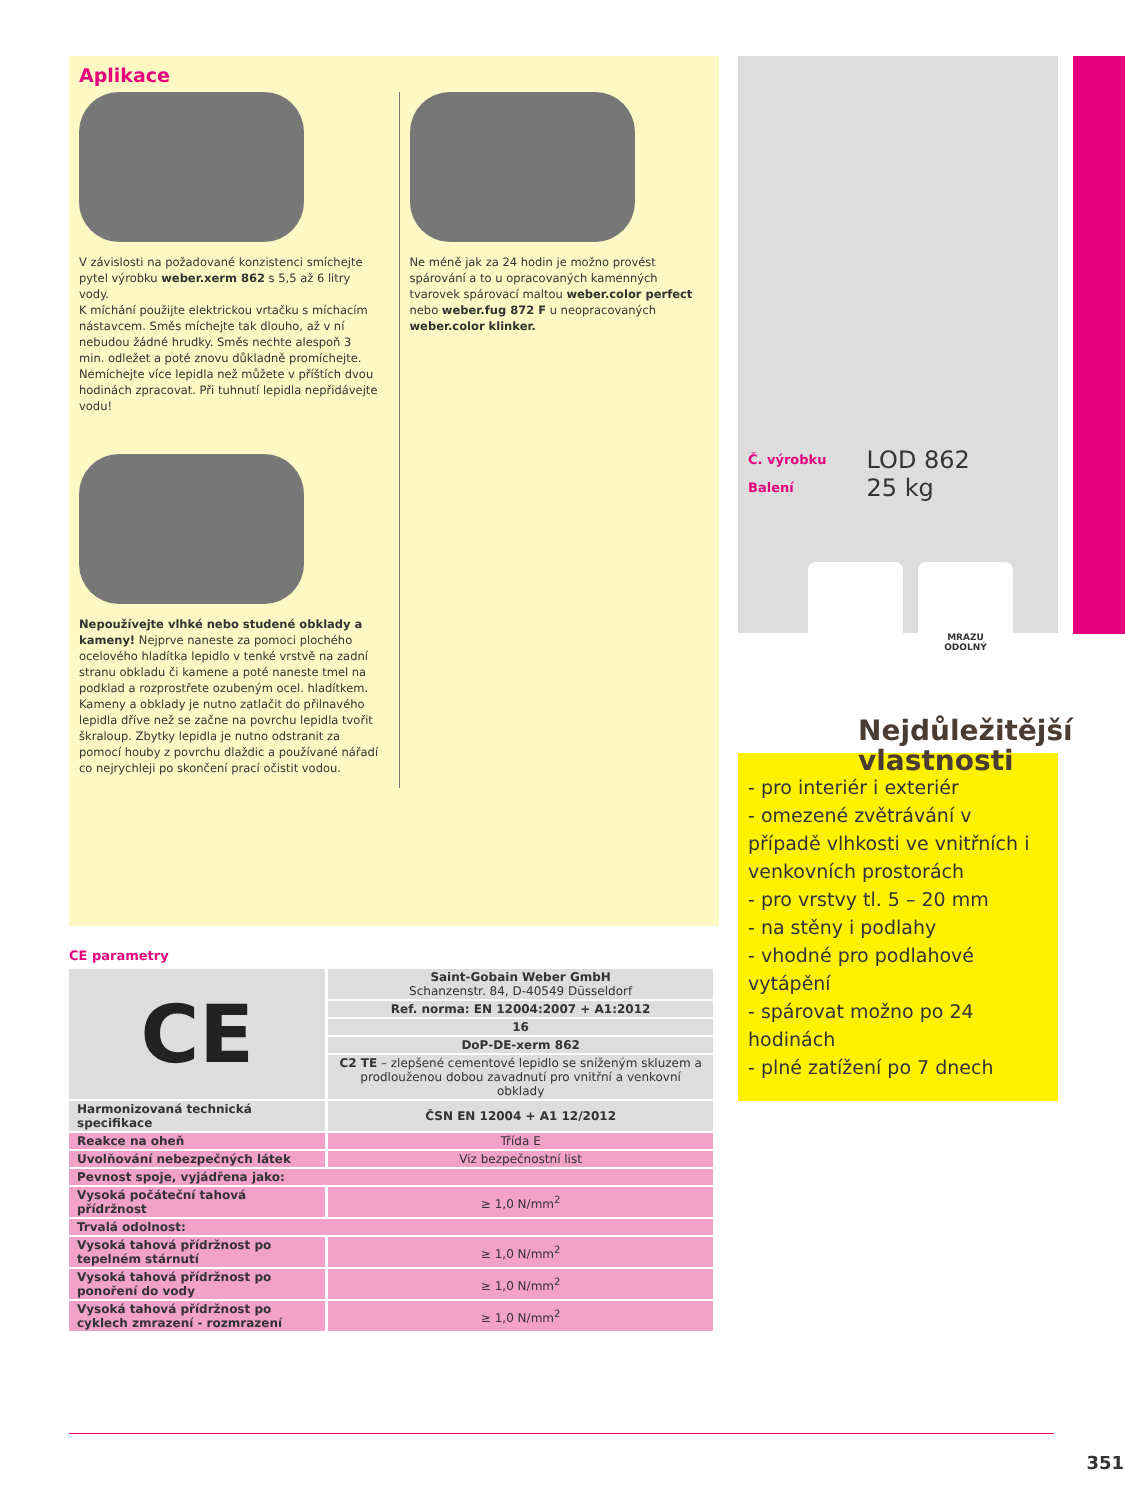Aplikace
V závislosti na požadované konzistenci smíchejte pytel výrobku weber.xerm 862 s 5,5 až 6 litry vody.
K míchání použijte elektrickou vrtačku s míchacím nástavcem. Směs míchejte tak dlouho, až v ní nebudou žádné hrudky. Směs nechte alespoň 3 min. odležet a poté znovu důkladně promíchejte. Nemíchejte více lepidla než můžete v příštích dvou hodinách zpracovat. Při tuhnutí lepidla nepřidávejte vodu!
Nepoužívejte vlhké nebo studené obklady a kameny! Nejprve naneste za pomoci plochého ocelového hladítka lepidlo v tenké vrstvě na zadní stranu obkladu či kamene a poté naneste tmel na podklad a rozprostřete ozubeným ocel. hladítkem. Kameny a obklady je nutno zatlačit do přilnavého lepidla dříve než se začne na povrchu lepidla tvořit škraloup. Zbytky lepidla je nutno odstranit za pomocí houby z povrchu dlaždic a používané nářadí co nejrychleji po skončení prací očistit vodou.
Ne méně jak za 24 hodin je možno provést spárování a to u opracovaných kamenných tvarovek spárovací maltou weber.color perfect nebo weber.fug 872 F u neopracovaných weber.color klinker.
CE parametry
| CE | Saint-Gobain Weber GmbH Schanzenstr. 84, D-40549 Düsseldorf |
| | Ref. norma: EN 12004:2007 + A1:2012 |
| | 16 |
| | DoP-DE-xerm 862 |
| | C2 TE – zlepšené cementové lepidlo se sníženým skluzem a prodlouženou dobou zavadnutí pro vnitřní a venkovní obklady |
| Harmonizovaná technická specifikace | ČSN EN 12004 + A1 12/2012 |
| Reakce na oheň | Třída E |
| Uvolňování nebezpečných látek | Viz bezpečnostní list |
| Pevnost spoje, vyjádřena jako: | |
| Vysoká počáteční tahová přídržnost | ≥ 1,0 N/mm<sup>2</sup> |
| Trvalá odolnost: | |
| Vysoká tahová přídržnost po tepelném stárnutí | ≥ 1,0 N/mm<sup>2</sup> |
| Vysoká tahová přídržnost po ponoření do vody | ≥ 1,0 N/mm<sup>2</sup> |
| Vysoká tahová přídržnost po cyklech zmrazení - rozmrazení | ≥ 1,0 N/mm<sup>2</sup> |
Č. výrobku
Balení
LOD 862
25 kg
MRAZU
ODOLNÝ
Nejdůležitější
vlastnosti
- pro interiér i exteriér
- omezené zvětrávání v případě vlhkosti ve vnitřních i venkovních prostorách
- pro vrstvy tl. 5 – 20 mm
- na stěny i podlahy
- vhodné pro podlahové vytápění
- spárovat možno po 24 hodinách
- plné zatížení po 7 dnech
351